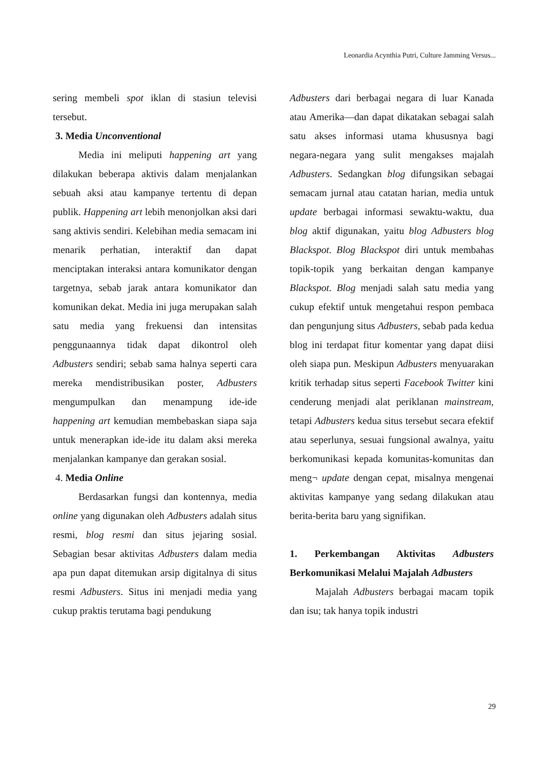Leonardia Acynthia Putri, Culture Jamming Versus...
sering membeli spot iklan di stasiun televisi tersebut.
3. Media Unconventional
Media ini meliputi happening art yang dilakukan beberapa aktivis dalam menjalankan sebuah aksi atau kampanye tertentu di depan publik. Happening art lebih menonjolkan aksi dari sang aktivis sendiri. Kelebihan media semacam ini menarik perhatian, interaktif dan dapat menciptakan interaksi antara komunikator dengan targetnya, sebab jarak antara komunikator dan komunikan dekat. Media ini juga merupakan salah satu media yang frekuensi dan intensitas penggunaannya tidak dapat dikontrol oleh Adbusters sendiri; sebab sama halnya seperti cara mereka mendistribusikan poster, Adbusters mengumpulkan dan menampung ide-ide happening art kemudian membebaskan siapa saja untuk menerapkan ide-ide itu dalam aksi mereka menjalankan kampanye dan gerakan sosial.
4. Media Online
Berdasarkan fungsi dan kontennya, media online yang digunakan oleh Adbusters adalah situs resmi, blog resmi dan situs jejaring sosial. Sebagian besar aktivitas Adbusters dalam media apa pun dapat ditemukan arsip digitalnya di situs resmi Adbusters. Situs ini menjadi media yang cukup praktis terutama bagi pendukung
Adbusters dari berbagai negara di luar Kanada atau Amerika—dan dapat dikatakan sebagai salah satu akses informasi utama khususnya bagi negara-negara yang sulit mengakses majalah Adbusters. Sedangkan blog difungsikan sebagai semacam jurnal atau catatan harian, media untuk update berbagai informasi sewaktu-waktu, dua blog aktif digunakan, yaitu blog Adbusters blog Blackspot. Blog Blackspot diri untuk membahas topik-topik yang berkaitan dengan kampanye Blackspot. Blog menjadi salah satu media yang cukup efektif untuk mengetahui respon pembaca dan pengunjung situs Adbusters, sebab pada kedua blog ini terdapat fitur komentar yang dapat diisi oleh siapa pun. Meskipun Adbusters menyuarakan kritik terhadap situs seperti Facebook Twitter kini cenderung menjadi alat periklanan mainstream, tetapi Adbusters kedua situs tersebut secara efektif atau seperlunya, sesuai fungsional awalnya, yaitu berkomunikasi kepada komunitas-komunitas dan meng¬ update dengan cepat, misalnya mengenai aktivitas kampanye yang sedang dilakukan atau berita-berita baru yang signifikan.
1. Perkembangan Aktivitas Adbusters Berkomunikasi Melalui Majalah Adbusters
Majalah Adbusters berbagai macam topik dan isu; tak hanya topik industri
29